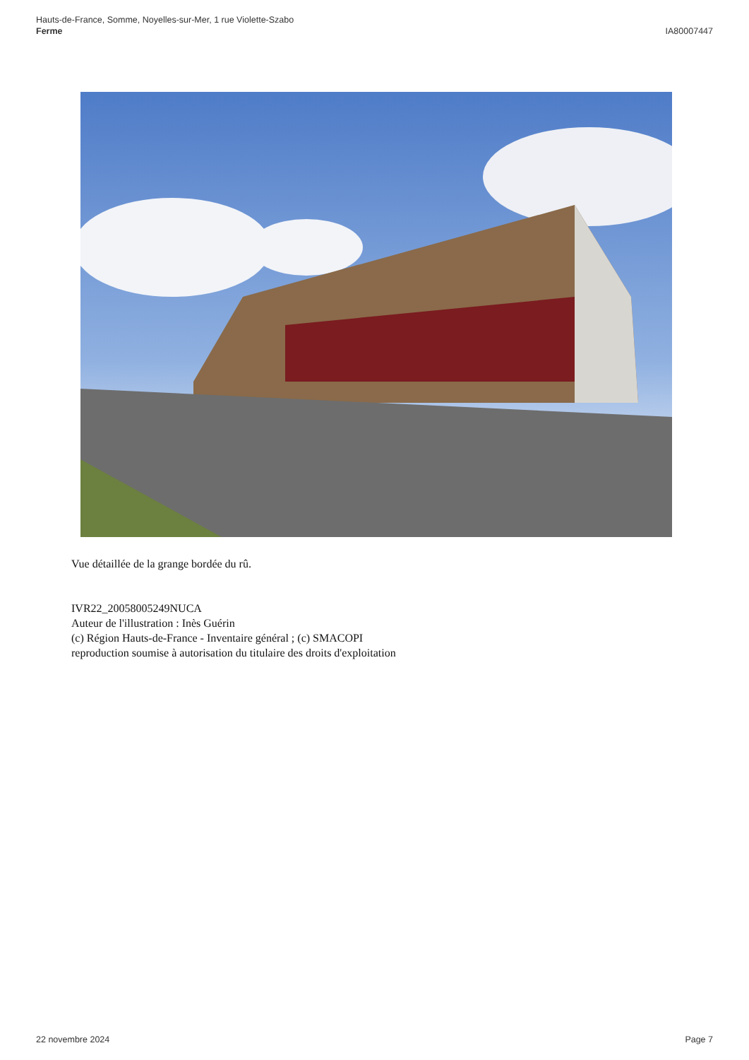Hauts-de-France, Somme, Noyelles-sur-Mer, 1 rue Violette-Szabo
Ferme
IA80007447
Vue détaillée de la grange bordée du rû.
IVR22_20058005249NUCA
Auteur de l'illustration : Inès Guérin
(c) Région Hauts-de-France - Inventaire général ; (c) SMACOPI
reproduction soumise à autorisation du titulaire des droits d'exploitation
22 novembre 2024 Page 7